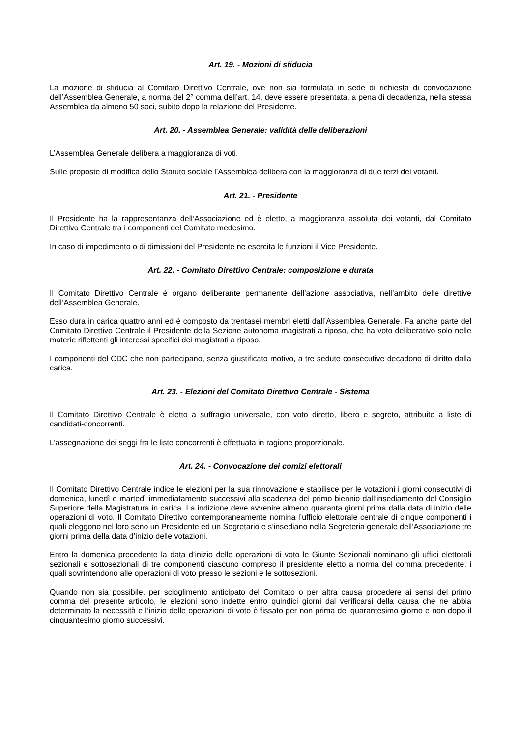Art. 19. - Mozioni di sfiducia
La mozione di sfiducia al Comitato Direttivo Centrale, ove non sia formulata in sede di richiesta di convocazione dell’Assemblea Generale, a norma del 2° comma dell’art. 14, deve essere presentata, a pena di decadenza, nella stessa Assemblea da almeno 50 soci, subito dopo la relazione del Presidente.
Art. 20. - Assemblea Generale: validità delle deliberazioni
L’Assemblea Generale delibera a maggioranza di voti.
Sulle proposte di modifica dello Statuto sociale l’Assemblea delibera con la maggioranza di due terzi dei votanti.
Art. 21. - Presidente
Il Presidente ha la rappresentanza dell’Associazione ed è eletto, a maggioranza assoluta dei votanti, dal Comitato Direttivo Centrale tra i componenti del Comitato medesimo.
In caso di impedimento o di dimissioni del Presidente ne esercita le funzioni il Vice Presidente.
Art. 22. - Comitato Direttivo Centrale: composizione e durata
Il Comitato Direttivo Centrale è organo deliberante permanente dell’azione associativa, nell’ambito delle direttive dell’Assemblea Generale.
Esso dura in carica quattro anni ed è composto da trentasei membri eletti dall’Assemblea Generale. Fa anche parte del Comitato Direttivo Centrale il Presidente della Sezione autonoma magistrati a riposo, che ha voto deliberativo solo nelle materie riflettenti gli interessi specifici dei magistrati a riposo.
I componenti del CDC che non partecipano, senza giustificato motivo, a tre sedute consecutive decadono di diritto dalla carica.
Art. 23. - Elezioni del Comitato Direttivo Centrale - Sistema
Il Comitato Direttivo Centrale è eletto a suffragio universale, con voto diretto, libero e segreto, attribuito a liste di candidati-concorrenti.
L’assegnazione dei seggi fra le liste concorrenti è effettuata in ragione proporzionale.
Art. 24. - Convocazione dei comizi elettorali
Il Comitato Direttivo Centrale indice le elezioni per la sua rinnovazione e stabilisce per le votazioni i giorni consecutivi di domenica, lunedì e martedì immediatamente successivi alla scadenza del primo biennio dall’insediamento del Consiglio Superiore della Magistratura in carica. La indizione deve avvenire almeno quaranta giorni prima dalla data di inizio delle operazioni di voto. Il Comitato Direttivo contemporaneamente nomina l’ufficio elettorale centrale di cinque componenti i quali eleggono nel loro seno un Presidente ed un Segretario e s’insediano nella Segreteria generale dell’Associazione tre giorni prima della data d’inizio delle votazioni.
Entro la domenica precedente la data d’inizio delle operazioni di voto le Giunte Sezionali nominano gli uffici elettorali sezionali e sottosezionali di tre componenti ciascuno compreso il presidente eletto a norma del comma precedente, i quali sovrintendono alle operazioni di voto presso le sezioni e le sottosezioni.
Quando non sia possibile, per scioglimento anticipato del Comitato o per altra causa procedere ai sensi del primo comma del presente articolo, le elezioni sono indette entro quindici giorni dal verificarsi della causa che ne abbia determinato la necessità e l’inizio delle operazioni di voto è fissato per non prima del quarantesimo giorno e non dopo il cinquantesimo giorno successivi.